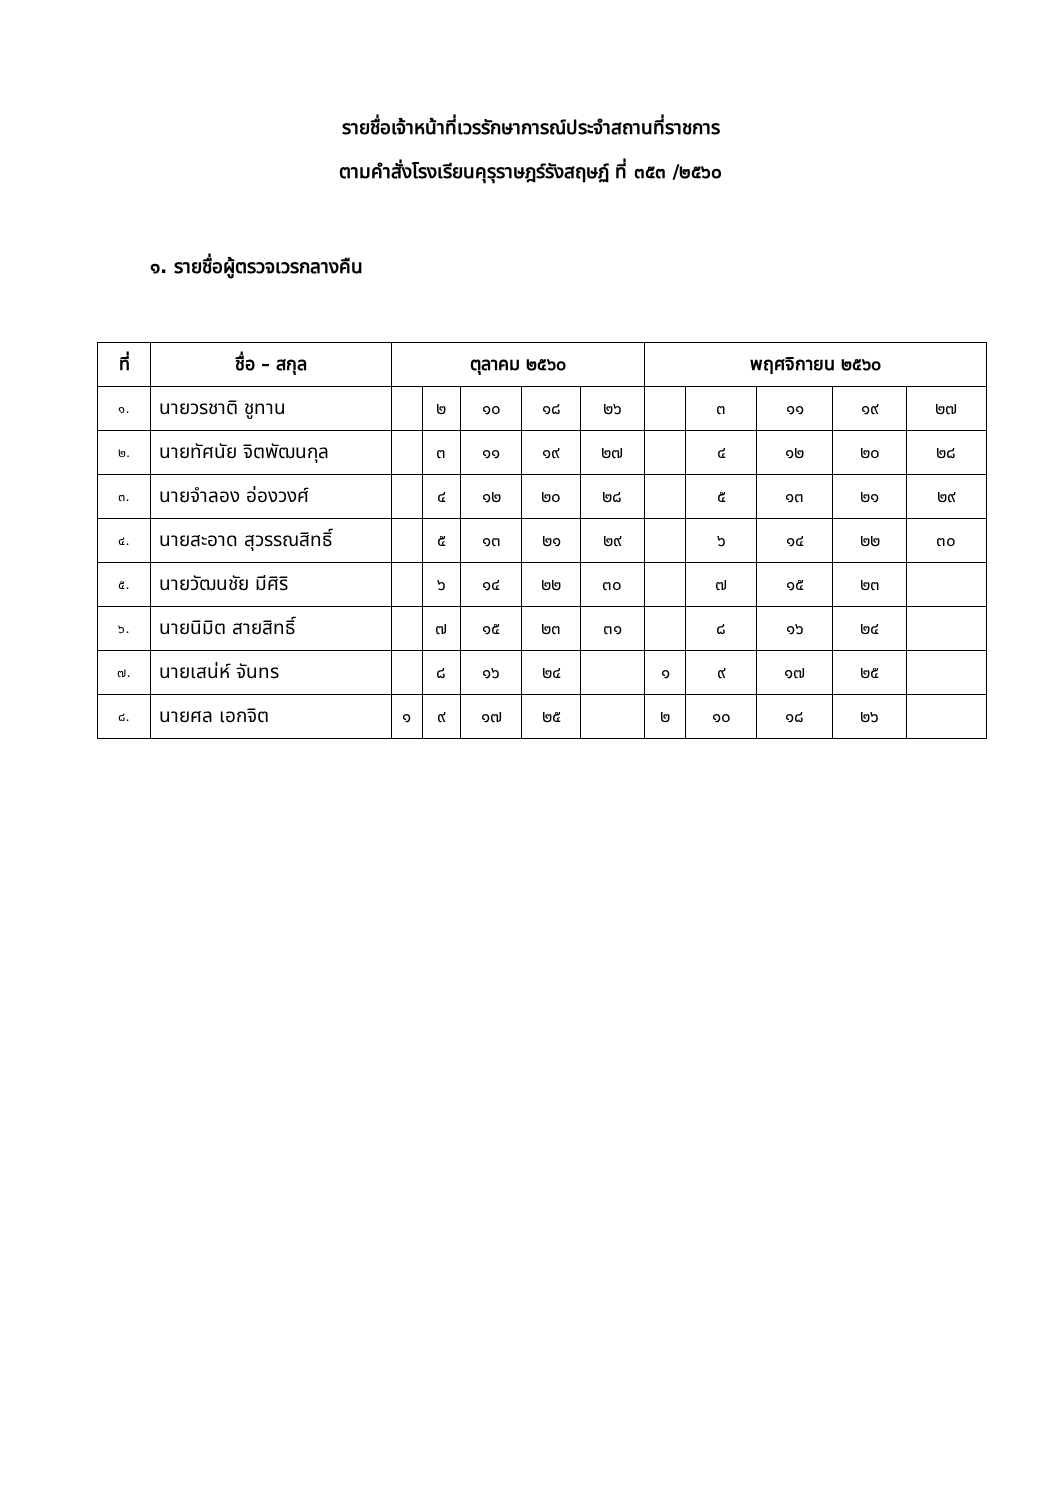รายชื่อเจ้าหน้าที่เวรรักษาการณ์ประจำสถานที่ราชการ
ตามคำสั่งโรงเรียนคุรุราษฎร์รังสฤษฏ์ ที่ ๓๕๓ /๒๕๖๐
๑. รายชื่อผู้ตรวจเวรกลางคืน
| ที่ | ชื่อ – สกุล | ตุลาคม ๒๕๖๐ | | | | | พฤศจิกายน ๒๕๖๐ | | | | |
| --- | --- | --- | --- | --- | --- | --- | --- | --- | --- | --- | --- |
| ๑. | นายวรชาติ ชูทาน | | ๒ | ๑๐ | ๑๘ | ๒๖ | | ๓ | ๑๑ | ๑๙ | ๒๗ |
| ๒. | นายทัศนัย จิตพัฒนกุล | | ๓ | ๑๑ | ๑๙ | ๒๗ | | ๔ | ๑๒ | ๒๐ | ๒๘ |
| ๓. | นายจำลอง อ่องวงศ์ | | ๔ | ๑๒ | ๒๐ | ๒๘ | | ๕ | ๑๓ | ๒๑ | ๒๙ |
| ๔. | นายสะอาด สุวรรณสิทธิ์ | | ๕ | ๑๓ | ๒๑ | ๒๙ | | ๖ | ๑๔ | ๒๒ | ๓๐ |
| ๕. | นายวัฒนชัย มีศิริ | | ๖ | ๑๔ | ๒๒ | ๓๐ | | ๗ | ๑๕ | ๒๓ | |
| ๖. | นายนิมิต สายสิทธิ์ | | ๗ | ๑๕ | ๒๓ | ๓๑ | | ๘ | ๑๖ | ๒๔ | |
| ๗. | นายเสน่ห์ จันทร | | ๘ | ๑๖ | ๒๔ | | ๑ | ๙ | ๑๗ | ๒๕ | |
| ๘. | นายศล เอกจิต | ๑ | ๙ | ๑๗ | ๒๕ | | ๒ | ๑๐ | ๑๘ | ๒๖ | |